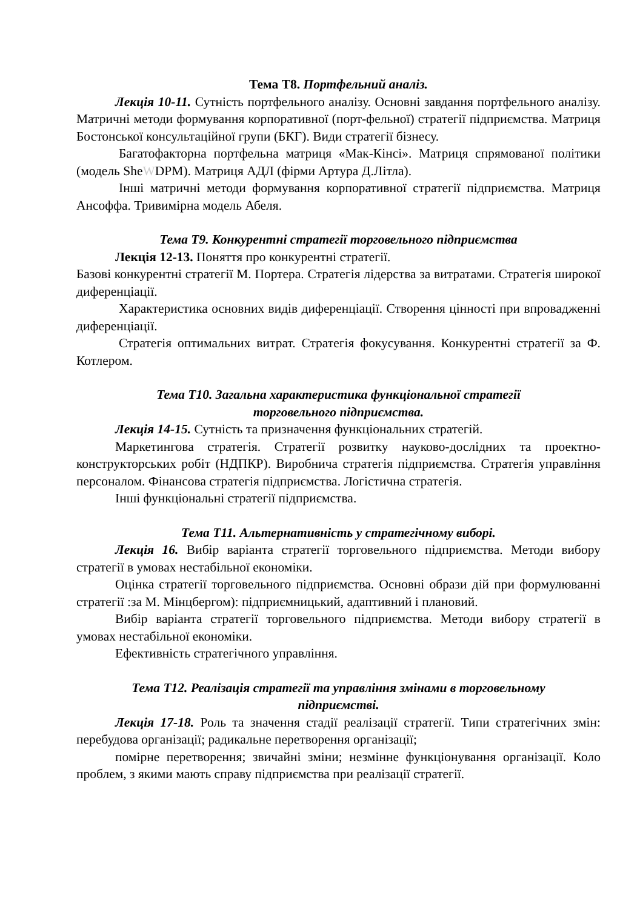Тема Т8. Портфельний аналіз.
Лекція 10-11. Сутність портфельного аналізу. Основні завдання портфельного аналізу. Матричні методи формування корпоративної (порт-фельної) стратегії підприємства. Матриця Бостонської консультаційної групи (БКГ). Види стратегії бізнесу.
Багатофакторна портфельна матриця «Мак-Кінсі». Матриця спрямованої політики (модель SheWDPM). Матриця АДЛ (фірми Артура Д.Літла).
Інші матричні методи формування корпоративної стратегії підприємства. Матриця Ансоффа. Тривимірна модель Абеля.
Тема Т9. Конкурентні стратегії торговельного підприємства
Лекція 12-13. Поняття про конкурентні стратегії.
Базові конкурентні стратегії М. Портера. Стратегія лідерства за витратами. Стратегія широкої диференціації.
Характеристика основних видів диференціації. Створення цінності при впровадженні диференціації.
Стратегія оптимальних витрат. Стратегія фокусування. Конкурентні стратегії за Ф. Котлером.
Тема Т10. Загальна характеристика функціональної стратегії
торговельного підприємства.
Лекція 14-15. Сутність та призначення функціональних стратегій.
Маркетингова стратегія. Стратегії розвитку науково-дослідних та проектно- конструкторських робіт (НДПКР). Виробнича стратегія підприємства. Стратегія управління персоналом. Фінансова стратегія підприємства. Логістична стратегія.
Інші функціональні стратегії підприємства.
Тема Т11. Альтернативність у стратегічному виборі.
Лекція 16. Вибір варіанта стратегії торговельного підприємства. Методи вибору стратегії в умовах нестабільної економіки.
Оцінка стратегії торговельного підприємства. Основні образи дій при формулюванні стратегії :за М. Мінцбергом): підприємницький, адаптивний і плановий.
Вибір варіанта стратегії торговельного підприємства. Методи вибору стратегії в умовах нестабільної економіки.
Ефективність стратегічного управління.
Тема Т12. Реалізація стратегії та управління змінами в торговельному
підприємстві.
Лекція 17-18. Роль та значення стадії реалізації стратегії. Типи стратегічних змін: перебудова організації; радикальне перетворення організації;
помірне перетворення; звичайні зміни; незмінне функціонування організації. Коло проблем, з якими мають справу підприємства при реалізації стратегії.